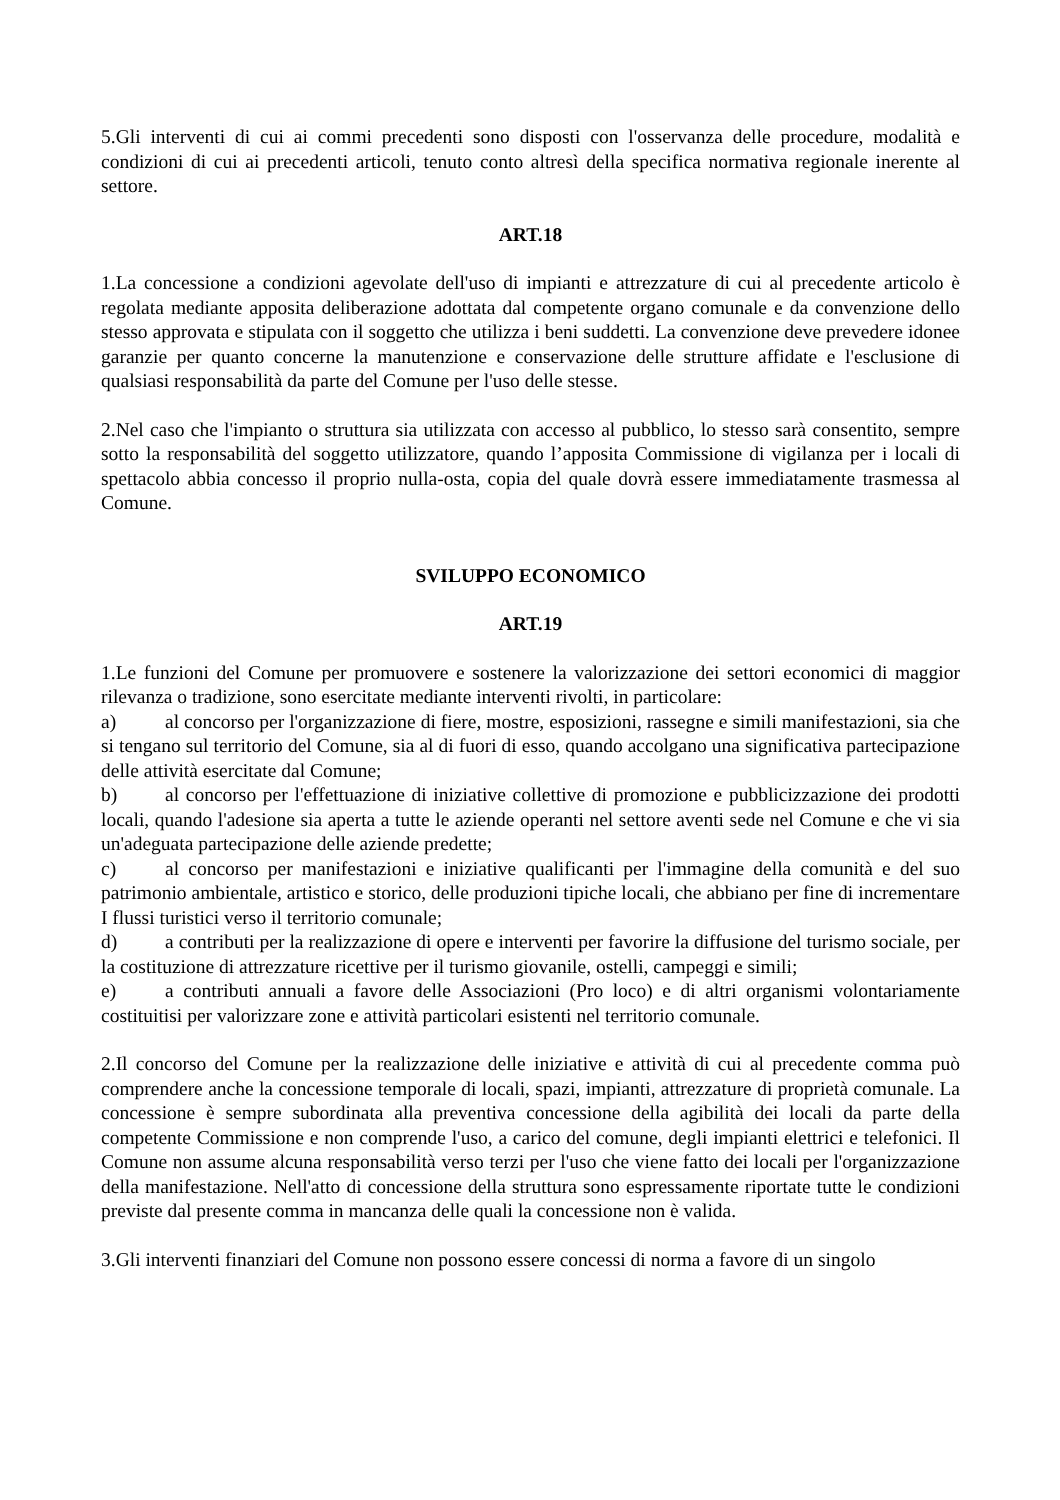5.Gli interventi di cui ai commi precedenti sono disposti con l'osservanza delle procedure, modalità e condizioni di cui ai precedenti articoli, tenuto conto altresì della specifica normativa regionale inerente al settore.
ART.18
1.La concessione a condizioni agevolate dell'uso di impianti e attrezzature di cui al precedente articolo è regolata mediante apposita deliberazione adottata dal competente organo comunale e da convenzione dello stesso approvata e stipulata con il soggetto che utilizza i beni suddetti. La convenzione deve prevedere idonee garanzie per quanto concerne la manutenzione e conservazione delle strutture affidate e l'esclusione di qualsiasi responsabilità da parte del Comune per l'uso delle stesse.
2.Nel caso che l'impianto o struttura sia utilizzata con accesso al pubblico, lo stesso sarà consentito, sempre sotto la responsabilità del soggetto utilizzatore, quando l’apposita Commissione di vigilanza per i locali di spettacolo abbia concesso il proprio nulla-osta, copia del quale dovrà essere immediatamente trasmessa al Comune.
SVILUPPO ECONOMICO
ART.19
1.Le funzioni del Comune per promuovere e sostenere la valorizzazione dei settori economici di maggior rilevanza o tradizione, sono esercitate mediante interventi rivolti, in particolare:
a) al concorso per l'organizzazione di fiere, mostre, esposizioni, rassegne e simili manifestazioni, sia che si tengano sul territorio del Comune, sia al di fuori di esso, quando accolgano una significativa partecipazione delle attività esercitate dal Comune;
b) al concorso per l'effettuazione di iniziative collettive di promozione e pubblicizzazione dei prodotti locali, quando l'adesione sia aperta a tutte le aziende operanti nel settore aventi sede nel Comune e che vi sia un'adeguata partecipazione delle aziende predette;
c) al concorso per manifestazioni e iniziative qualificanti per l'immagine della comunità e del suo patrimonio ambientale, artistico e storico, delle produzioni tipiche locali, che abbiano per fine di incrementare I flussi turistici verso il territorio comunale;
d) a contributi per la realizzazione di opere e interventi per favorire la diffusione del turismo sociale, per la costituzione di attrezzature ricettive per il turismo giovanile, ostelli, campeggi e simili;
e) a contributi annuali a favore delle Associazioni (Pro loco) e di altri organismi volontariamente costituitisi per valorizzare zone e attività particolari esistenti nel territorio comunale.
2.Il concorso del Comune per la realizzazione delle iniziative e attività di cui al precedente comma può comprendere anche la concessione temporale di locali, spazi, impianti, attrezzature di proprietà comunale. La concessione è sempre subordinata alla preventiva concessione della agibilità dei locali da parte della competente Commissione e non comprende l'uso, a carico del comune, degli impianti elettrici e telefonici. Il Comune non assume alcuna responsabilità verso terzi per l'uso che viene fatto dei locali per l'organizzazione della manifestazione. Nell'atto di concessione della struttura sono espressamente riportate tutte le condizioni previste dal presente comma in mancanza delle quali la concessione non è valida.
3.Gli interventi finanziari del Comune non possono essere concessi di norma a favore di un singolo